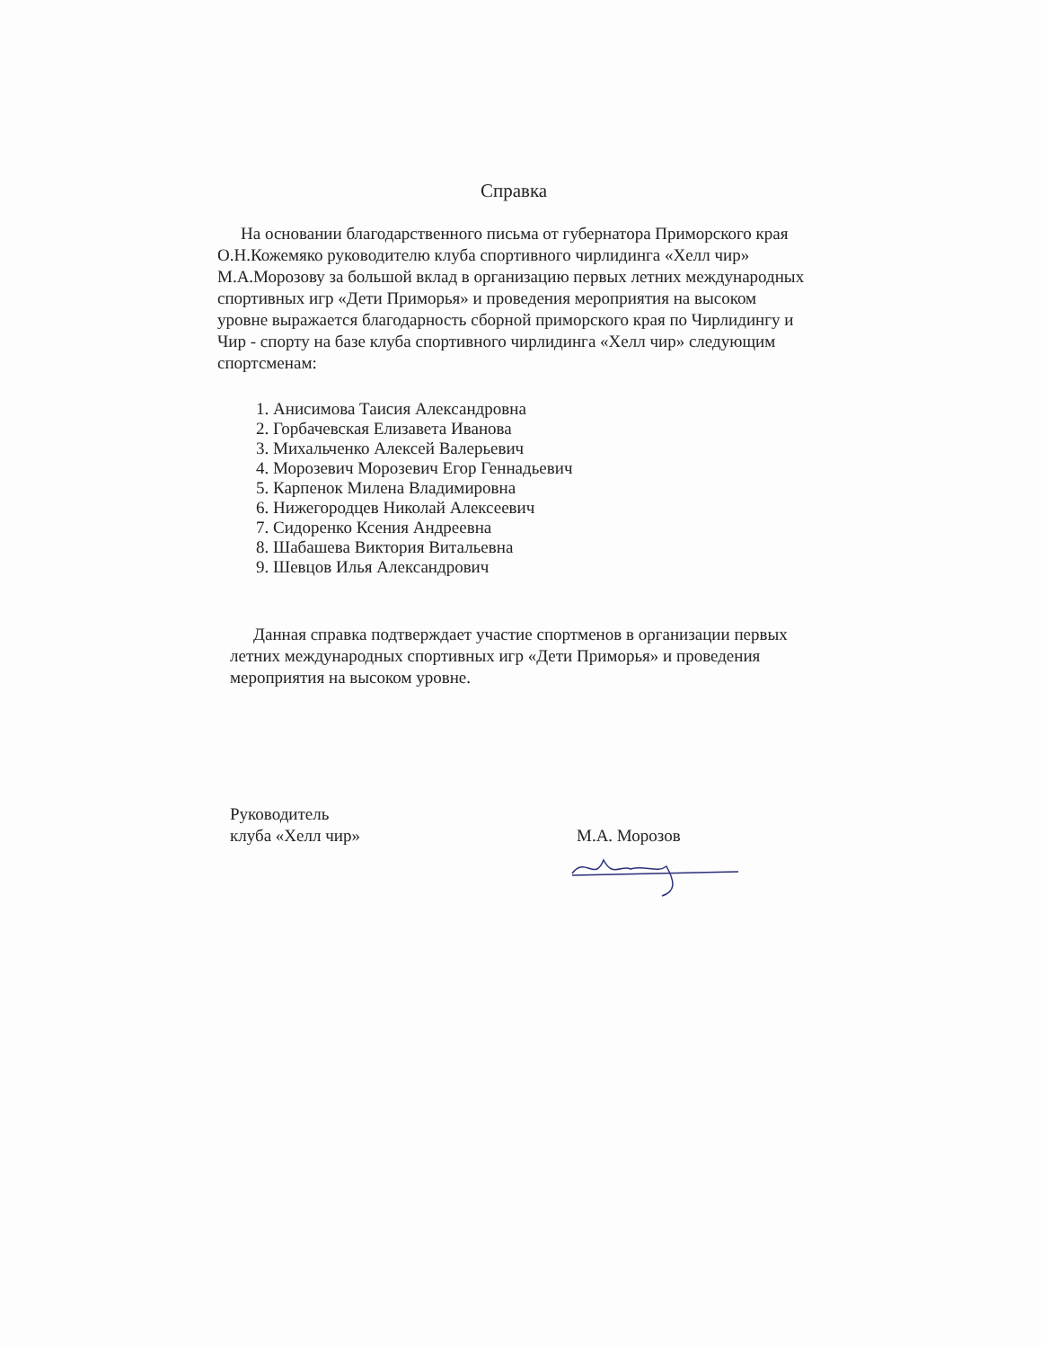Справка
На основании благодарственного письма от губернатора Приморского края О.Н.Кожемяко руководителю клуба спортивного чирлидинга «Хелл чир» М.А.Морозову за большой вклад в организацию первых летних международных спортивных игр «Дети Приморья» и проведения мероприятия на высоком уровне выражается благодарность сборной приморского края по Чирлидингу и Чир - спорту на базе клуба спортивного чирлидинга «Хелл чир» следующим спортсменам:
1. Анисимова Таисия Александровна
2. Горбачевская Елизавета Иванова
3. Михальченко Алексей Валерьевич
4. Морозевич Морозевич Егор Геннадьевич
5. Карпенок Милена Владимировна
6. Нижегородцев Николай Алексеевич
7. Сидоренко Ксения Андреевна
8. Шабашева Виктория Витальевна
9. Шевцов Илья Александрович
Данная справка подтверждает участие спортменов в организации первых летних международных спортивных игр «Дети Приморья» и проведения мероприятия на высоком уровне.
Руководитель
клуба «Хелл чир»
М.А. Морозов